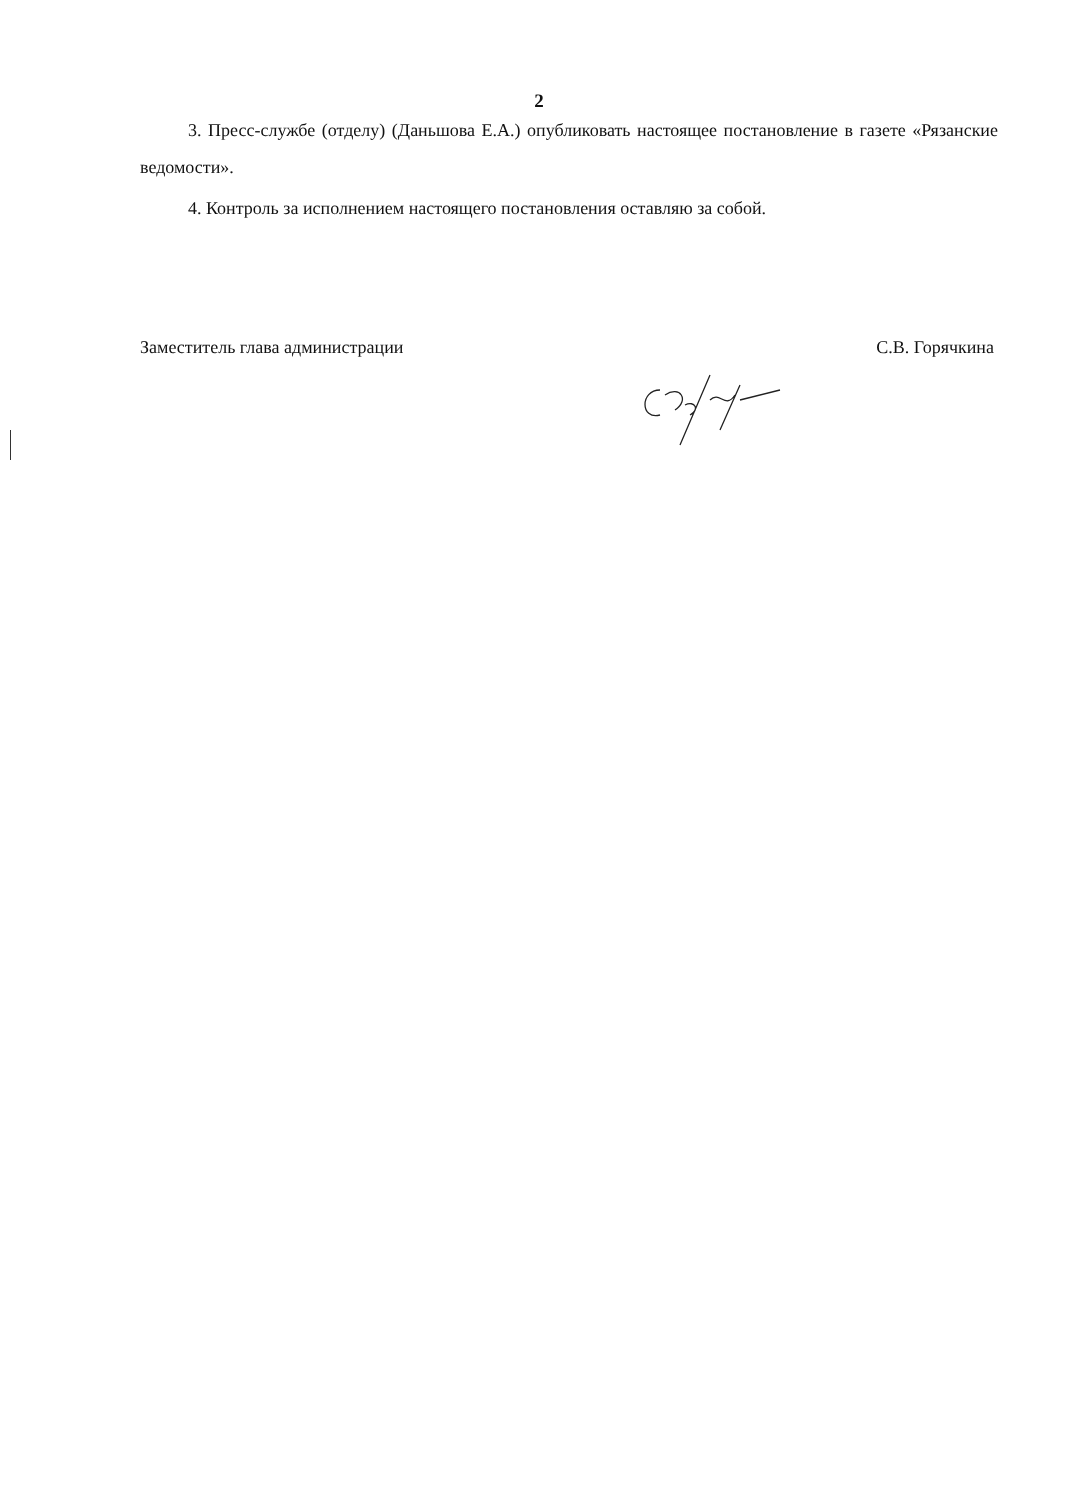2
3. Пресс-службе (отделу) (Даньшова Е.А.) опубликовать настоящее постановление в газете «Рязанские ведомости».
4. Контроль за исполнением настоящего постановления оставляю за собой.
Заместитель глава администрации С.В. Горячкина